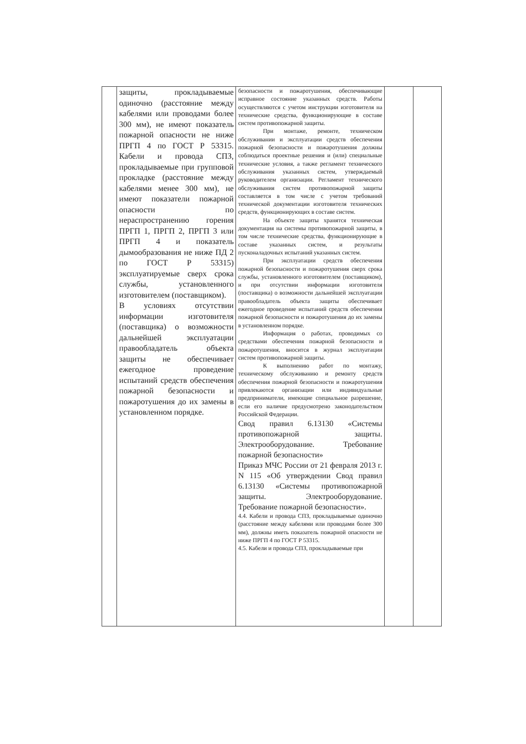| | защиты, прокладываемые одиночно (расстояние между кабелями или проводами более 300 мм), не имеют показатель пожарной опасности не ниже ПРГП 4 по ГОСТ Р 53315. Кабели и провода СПЗ, прокладываемые при групповой прокладке (расстояние между кабелями менее 300 мм), не имеют показатели пожарной опасности по нераспространению горения ПРГП 1, ПРГП 2, ПРГП 3 или ПРГП 4 и показатель дымообразования не ниже ПД 2 по ГОСТ Р 53315) эксплуатируемые сверх срока службы, установленного изготовителем (поставщиком). В условиях отсутствии информации изготовителя (поставщика) о возможности дальнейшей эксплуатации правообладатель объекта защиты не обеспечивает ежегодное проведение испытаний средств обеспечения пожарной безопасности и пожаротушения до их замены в установленном порядке. | безопасности и пожаротушения, обеспечивающие исправное состояние указанных средств. Работы осуществляются с учетом инструкции изготовителя на технические средства, функционирующие в составе систем противопожарной защиты. При монтаже, ремонте, техническом обслуживании и эксплуатации средств обеспечения пожарной безопасности и пожаротушения должны соблюдаться проектные решения и (или) специальные технические условия, а также регламент технического обслуживания указанных систем, утверждаемый руководителем организации. Регламент технического обслуживания систем противопожарной защиты составляется в том числе с учетом требований технической документации изготовителя технических средств, функционирующих в составе систем. На объекте защиты хранятся техническая документация на системы противопожарной защиты, в том числе технические средства, функционирующие в составе указанных систем, и результаты пусконаладочных испытаний указанных систем. При эксплуатации средств обеспечения пожарной безопасности и пожаротушения сверх срока службы, установленного изготовителем (поставщиком), и при отсутствии информации изготовителя (поставщика) о возможности дальнейшей эксплуатации правообладатель объекта защиты обеспечивает ежегодное проведение испытаний средств обеспечения пожарной безопасности и пожаротушения до их замены в установленном порядке. Информация о работах, проводимых со средствами обеспечения пожарной безопасности и пожаротушения, вносится в журнал эксплуатации систем противопожарной защиты. К выполнению работ по монтажу, техническому обслуживанию и ремонту средств обеспечения пожарной безопасности и пожаротушения привлекаются организации или индивидуальные предприниматели, имеющие специальное разрешение, если его наличие предусмотрено законодательством Российской Федерации. Свод правил 6.13130 «Системы противопожарной защиты. Электрооборудование. Требование пожарной безопасности» Приказ МЧС России от 21 февраля 2013 г. N 115 «Об утверждении Свод правил 6.13130 «Системы противопожарной защиты. Электрооборудование. Требование пожарной безопасности». 4.4. Кабели и провода СПЗ, прокладываемые одиночно (расстояние между кабелями или проводами более 300 мм), должны иметь показатель пожарной опасности не ниже ПРГП 4 по ГОСТ Р 53315. 4.5. Кабели и провода СПЗ, прокладываемые при | | |